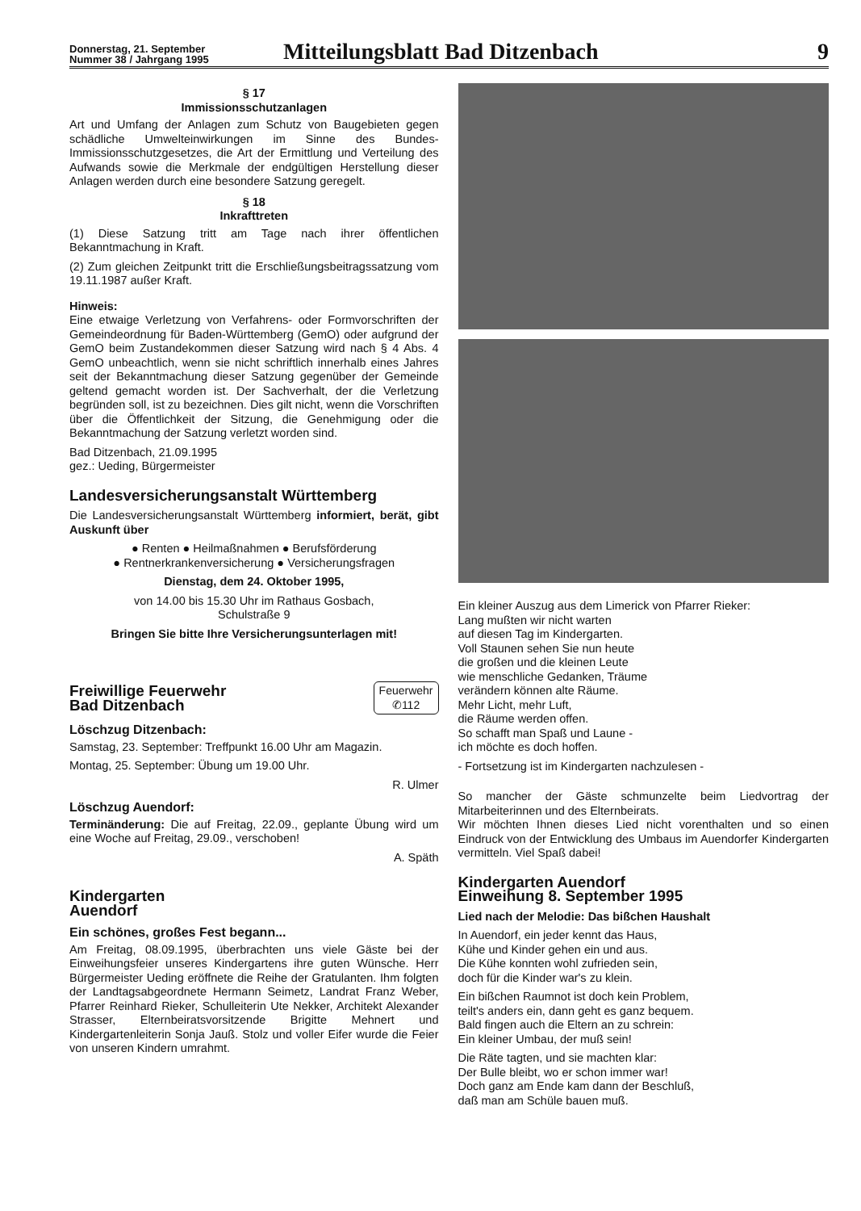Donnerstag, 21. September
Nummer 38 / Jahrgang 1995
Mitteilungsblatt Bad Ditzenbach
9
§ 17
Immissionsschutzanlagen
Art und Umfang der Anlagen zum Schutz von Baugebieten gegen schädliche Umwelteinwirkungen im Sinne des Bundes-Immissionsschutzgesetzes, die Art der Ermittlung und Verteilung des Aufwands sowie die Merkmale der endgültigen Herstellung dieser Anlagen werden durch eine besondere Satzung geregelt.
§ 18
Inkrafttreten
(1) Diese Satzung tritt am Tage nach ihrer öffentlichen Bekanntmachung in Kraft.
(2) Zum gleichen Zeitpunkt tritt die Erschließungsbeitragssatzung vom 19.11.1987 außer Kraft.
Hinweis:
Eine etwaige Verletzung von Verfahrens- oder Formvorschriften der Gemeindeordnung für Baden-Württemberg (GemO) oder aufgrund der GemO beim Zustandekommen dieser Satzung wird nach § 4 Abs. 4 GemO unbeachtlich, wenn sie nicht schriftlich innerhalb eines Jahres seit der Bekanntmachung dieser Satzung gegenüber der Gemeinde geltend gemacht worden ist. Der Sachverhalt, der die Verletzung begründen soll, ist zu bezeichnen. Dies gilt nicht, wenn die Vorschriften über die Öffentlichkeit der Sitzung, die Genehmigung oder die Bekanntmachung der Satzung verletzt worden sind.
Bad Ditzenbach, 21.09.1995
gez.: Ueding, Bürgermeister
Landesversicherungsanstalt Württemberg
Die Landesversicherungsanstalt Württemberg informiert, berät, gibt Auskunft über
● Renten ● Heilmaßnahmen ● Berufsförderung
● Rentnerkrankenversicherung ● Versicherungsfragen
Dienstag, dem 24. Oktober 1995,
von 14.00 bis 15.30 Uhr im Rathaus Gosbach,
Schulstraße 9
Bringen Sie bitte Ihre Versicherungsunterlagen mit!
Freiwillige Feuerwehr
Bad Ditzenbach
Feuerwehr
✆112
Löschzug Ditzenbach:
Samstag, 23. September: Treffpunkt 16.00 Uhr am Magazin.
Montag, 25. September: Übung um 19.00 Uhr.
R. Ulmer
Löschzug Auendorf:
Terminänderung: Die auf Freitag, 22.09., geplante Übung wird um eine Woche auf Freitag, 29.09., verschoben!
A. Späth
Kindergarten
Auendorf
Ein schönes, großes Fest begann...
Am Freitag, 08.09.1995, überbrachten uns viele Gäste bei der Einweihungsfeier unseres Kindergartens ihre guten Wünsche. Herr Bürgermeister Ueding eröffnete die Reihe der Gratulanten. Ihm folgten der Landtagsabgeordnete Hermann Seimetz, Landrat Franz Weber, Pfarrer Reinhard Rieker, Schulleiterin Ute Nekker, Architekt Alexander Strasser, Elternbeiratsvorsitzende Brigitte Mehnert und Kindergartenleiterin Sonja Jauß. Stolz und voller Eifer wurde die Feier von unseren Kindern umrahmt.
Ein kleiner Auszug aus dem Limerick von Pfarrer Rieker:
Lang mußten wir nicht warten
auf diesen Tag im Kindergarten.
Voll Staunen sehen Sie nun heute
die großen und die kleinen Leute
wie menschliche Gedanken, Träume
verändern können alte Räume.
Mehr Licht, mehr Luft,
die Räume werden offen.
So schafft man Spaß und Laune -
ich möchte es doch hoffen.
- Fortsetzung ist im Kindergarten nachzulesen -
So mancher der Gäste schmunzelte beim Liedvortrag der Mitarbeiterinnen und des Elternbeirats.
Wir möchten Ihnen dieses Lied nicht vorenthalten und so einen Eindruck von der Entwicklung des Umbaus im Auendorfer Kindergarten vermitteln. Viel Spaß dabei!
Kindergarten Auendorf
Einweihung 8. September 1995
Lied nach der Melodie: Das bißchen Haushalt
In Auendorf, ein jeder kennt das Haus,
Kühe und Kinder gehen ein und aus.
Die Kühe konnten wohl zufrieden sein,
doch für die Kinder war's zu klein.
Ein bißchen Raumnot ist doch kein Problem,
teilt's anders ein, dann geht es ganz bequem.
Bald fingen auch die Eltern an zu schrein:
Ein kleiner Umbau, der muß sein!
Die Räte tagten, und sie machten klar:
Der Bulle bleibt, wo er schon immer war!
Doch ganz am Ende kam dann der Beschluß,
daß man am Schüle bauen muß.